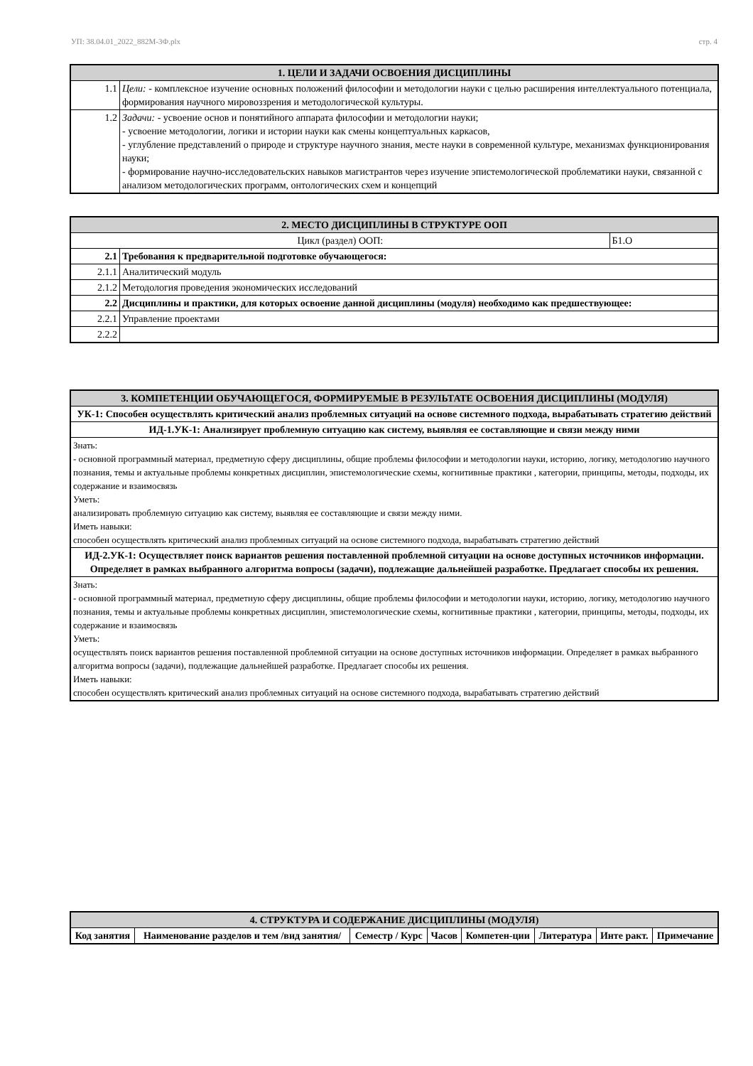УП: 38.04.01_2022_882М-3Ф.plx стр. 4
| 1. ЦЕЛИ И ЗАДАЧИ ОСВОЕНИЯ ДИСЦИПЛИНЫ | |
| 1.1 | Цели: - комплексное изучение основных положений философии и методологии науки с целью расширения интеллектуального потенциала, формирования научного мировоззрения и методологической культуры. |
| 1.2 | Задачи: - усвоение основ и понятийного аппарата философии и методологии науки; - усвоение методологии, логики и истории науки как смены концептуальных каркасов, - углубление представлений о природе и структуре научного знания, месте науки в современной культуре, механизмах функционирования науки; - формирование научно-исследовательских навыков магистрантов через изучение эпистемологической проблематики науки, связанной с анализом методологических программ, онтологических схем и концепций |
| 2. МЕСТО ДИСЦИПЛИНЫ В СТРУКТУРЕ ООП | | |
| Цикл (раздел) ООП: | | Б1.О |
| 2.1 | Требования к предварительной подготовке обучающегося: | |
| 2.1.1 | Аналитический модуль | |
| 2.1.2 | Методология проведения экономических исследований | |
| 2.2 | Дисциплины и практики, для которых освоение данной дисциплины (модуля) необходимо как предшествующее: | |
| 2.2.1 | Управление проектами | |
| 2.2.2 | | |
| 3. КОМПЕТЕНЦИИ ОБУЧАЮЩЕГОСЯ, ФОРМИРУЕМЫЕ В РЕЗУЛЬТАТЕ ОСВОЕНИЯ ДИСЦИПЛИНЫ (МОДУЛЯ) |
| УК-1: Способен осуществлять критический анализ проблемных ситуаций на основе системного подхода, вырабатывать стратегию действий |
| ИД-1.УК-1: Анализирует проблемную ситуацию как систему, выявляя ее составляющие и связи между ними |
| Знать: - основной программный материал, предметную сферу дисциплины, общие проблемы философии и методологии науки, историю, логику, методологию научного познания, темы и актуальные проблемы конкретных дисциплин, эпистемологические схемы, когнитивные практики , категории, принципы, методы, подходы, их содержание и взаимосвязь Уметь: анализировать проблемную ситуацию как систему, выявляя ее составляющие и связи между ними. Иметь навыки: способен осуществлять критический анализ проблемных ситуаций на основе системного подхода, вырабатывать стратегию действий |
| ИД-2.УК-1: Осуществляет поиск вариантов решения поставленной проблемной ситуации на основе доступных источников информации. Определяет в рамках выбранного алгоритма вопросы (задачи), подлежащие дальнейшей разработке. Предлагает способы их решения. |
| Знать: - основной программный материал, предметную сферу дисциплины, общие проблемы философии и методологии науки, историю, логику, методологию научного познания, темы и актуальные проблемы конкретных дисциплин, эпистемологические схемы, когнитивные практики , категории, принципы, методы, подходы, их содержание и взаимосвязь Уметь: осуществлять поиск вариантов решения поставленной проблемной ситуации на основе доступных источников информации. Определяет в рамках выбранного алгоритма вопросы (задачи), подлежащие дальнейшей разработке. Предлагает способы их решения. Иметь навыки: способен осуществлять критический анализ проблемных ситуаций на основе системного подхода, вырабатывать стратегию действий |
| 4. СТРУКТУРА И СОДЕРЖАНИЕ ДИСЦИПЛИНЫ (МОДУЛЯ) | | | | | | | |
| Код занятия | Наименование разделов и тем /вид занятия/ | Семестр / Курс | Часов | Компетен-ции | Литература | Инте ракт. | Примечание |